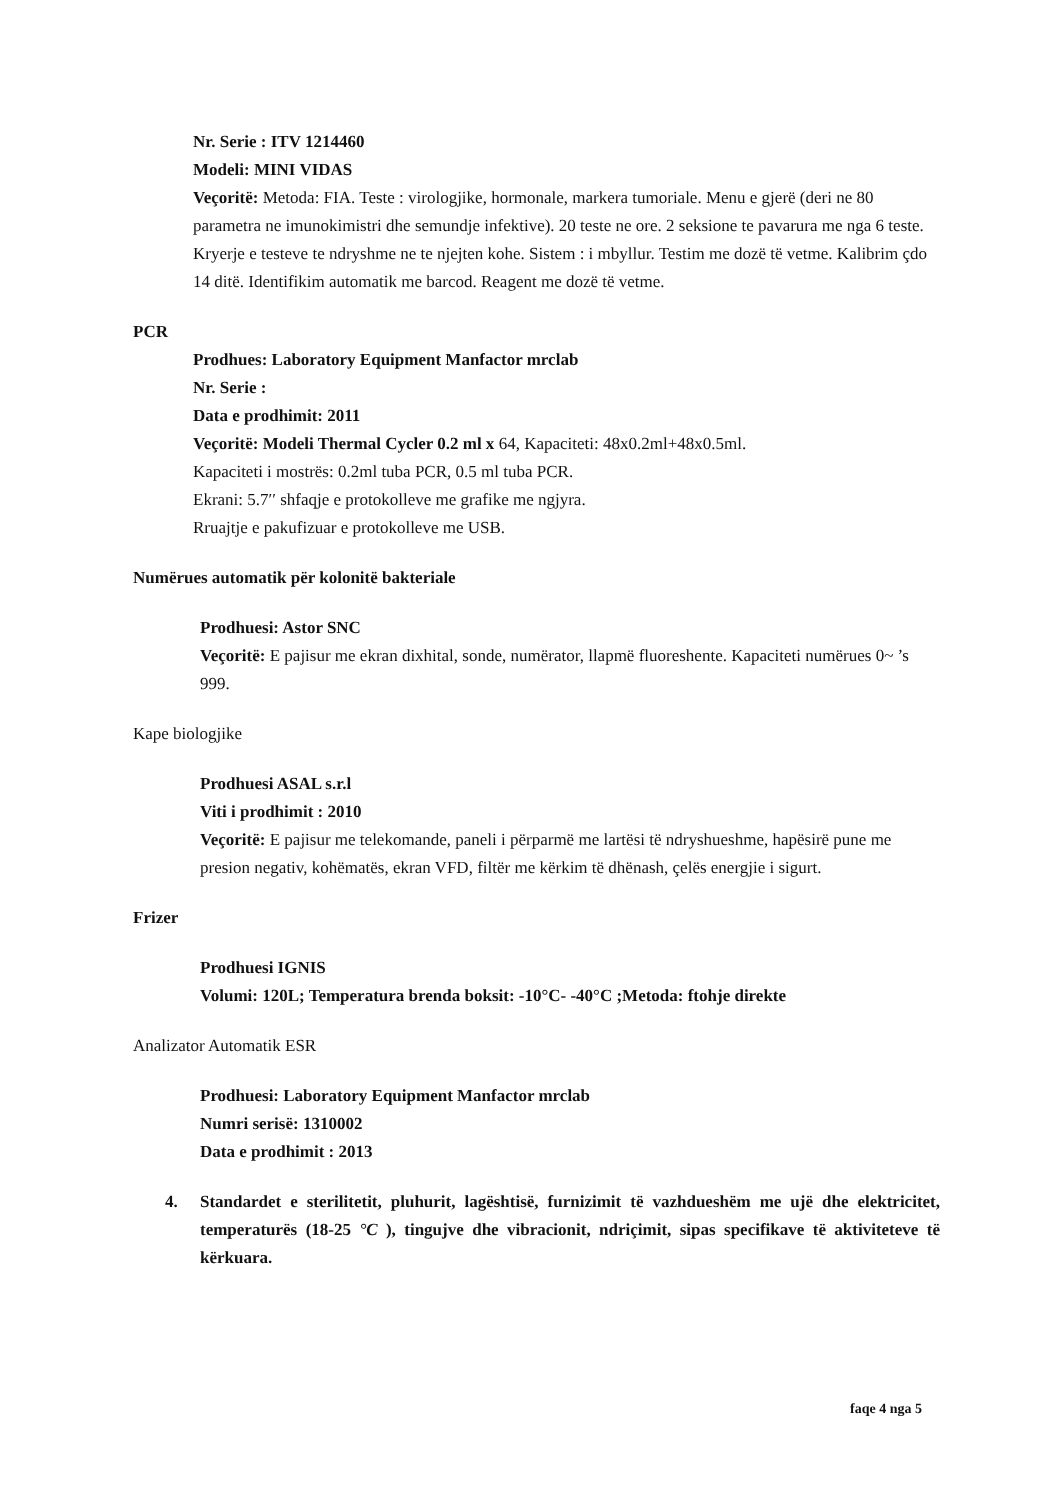Nr. Serie : ITV 1214460
Modeli: MINI VIDAS
Veçoritë: Metoda: FIA. Teste : virologjike, hormonale, markera tumoriale. Menu e gjerë (deri ne 80 parametra ne imunokimistri dhe semundje infektive). 20 teste ne ore. 2 seksione te pavarura me nga 6 teste. Kryerje e testeve te ndryshme ne te njejten kohe. Sistem : i mbyllur. Testim me dozë të vetme. Kalibrim çdo 14 ditë. Identifikim automatik me barcod. Reagent me dozë të vetme.
PCR
Prodhues: Laboratory Equipment Manfactor mrclab
Nr. Serie :
Data e prodhimit: 2011
Veçoritë: Modeli Thermal Cycler 0.2 ml x 64, Kapaciteti: 48x0.2ml+48x0.5ml.
Kapaciteti i mostrës: 0.2ml tuba PCR, 0.5 ml tuba PCR.
Ekrani: 5.7′′ shfaqje e protokolleve me grafike me ngjyra.
Rruajtje e pakufizuar e protokolleve me USB.
Numërues automatik për kolonitë bakteriale
Prodhuesi: Astor SNC
Veçoritë: E pajisur me ekran dixhital, sonde, numërator, llapmë fluoreshente. Kapaciteti numërues 0~ ’s 999.
Kape biologjike
Prodhuesi ASAL s.r.l
Viti i prodhimit : 2010
Veçoritë: E pajisur me telekomande, paneli i përparmë me lartësi të ndryshueshme, hapësirë pune me presion negativ, kohëmatës, ekran VFD, filtër me kërkim të dhënash, çelës energjie i sigurt.
Frizer
Prodhuesi IGNIS
Volumi: 120L; Temperatura brenda boksit: -10°C- -40°C ;Metoda: ftohje direkte
Analizator Automatik ESR
Prodhuesi: Laboratory Equipment Manfactor mrclab
Numri serisë: 1310002
Data e prodhimit : 2013
4. Standardet e sterilitetit, pluhurit, lagështisë, furnizimit të vazhdueshëm me ujë dhe elektricitet, temperaturës (18-25 °C ), tingujve dhe vibracionit, ndriçimit, sipas specifikave të aktiviteteve të kërkuara.
faqe 4 nga 5